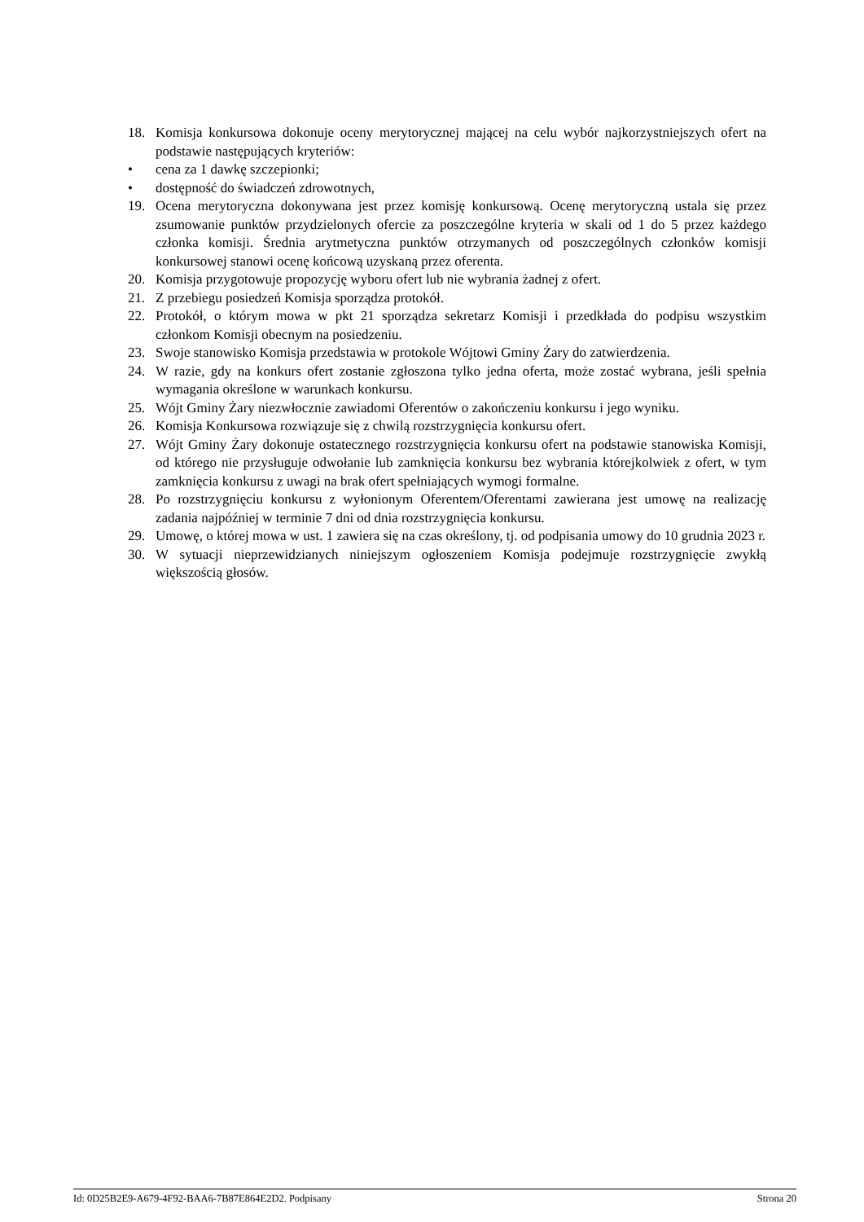18. Komisja konkursowa dokonuje oceny merytorycznej mającej na celu wybór najkorzystniejszych ofert na podstawie następujących kryteriów:
• cena za 1 dawkę szczepionki;
• dostępność do świadczeń zdrowotnych,
19. Ocena merytoryczna dokonywana jest przez komisję konkursową. Ocenę merytoryczną ustala się przez zsumowanie punktów przydzielonych ofercie za poszczególne kryteria w skali od 1 do 5 przez każdego członka komisji. Średnia arytmetyczna punktów otrzymanych od poszczególnych członków komisji konkursowej stanowi ocenę końcową uzyskaną przez oferenta.
20. Komisja przygotowuje propozycję wyboru ofert lub nie wybrania żadnej z ofert.
21. Z przebiegu posiedzeń Komisja sporządza protokół.
22. Protokół, o którym mowa w pkt 21 sporządza sekretarz Komisji i przedkłada do podpisu wszystkim członkom Komisji obecnym na posiedzeniu.
23. Swoje stanowisko Komisja przedstawia w protokole Wójtowi Gminy Żary do zatwierdzenia.
24. W razie, gdy na konkurs ofert zostanie zgłoszona tylko jedna oferta, może zostać wybrana, jeśli spełnia wymagania określone w warunkach konkursu.
25. Wójt Gminy Żary niezwłocznie zawiadomi Oferentów o zakończeniu konkursu i jego wyniku.
26. Komisja Konkursowa rozwiązuje się z chwilą rozstrzygnięcia konkursu ofert.
27. Wójt Gminy Żary dokonuje ostatecznego rozstrzygnięcia konkursu ofert na podstawie stanowiska Komisji, od którego nie przysługuje odwołanie lub zamknięcia konkursu bez wybrania którejkolwiek z ofert, w tym zamknięcia konkursu z uwagi na brak ofert spełniających wymogi formalne.
28. Po rozstrzygnięciu konkursu z wyłonionym Oferentem/Oferentami zawierana jest umowę na realizację zadania najpóźniej w terminie 7 dni od dnia rozstrzygnięcia konkursu.
29. Umowę, o której mowa w ust. 1 zawiera się na czas określony, tj. od podpisania umowy do 10 grudnia 2023 r.
30. W sytuacji nieprzewidzianych niniejszym ogłoszeniem Komisja podejmuje rozstrzygnięcie zwykłą większością głosów.
Id: 0D25B2E9-A679-4F92-BAA6-7B87E864E2D2. Podpisany Strona 20